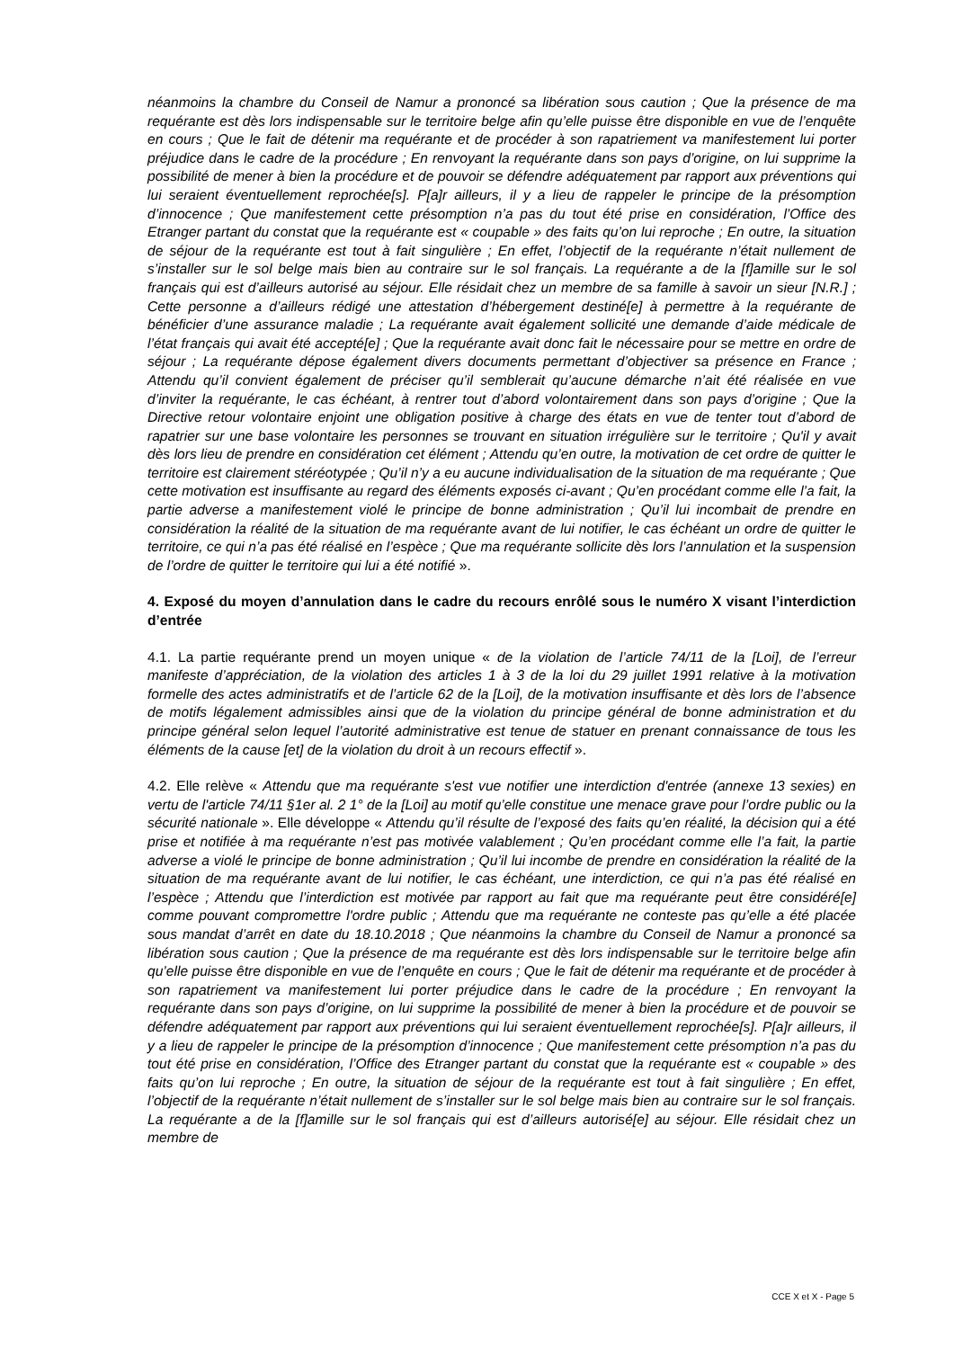néanmoins la chambre du Conseil de Namur a prononcé sa libération sous caution ; Que la présence de ma requérante est dès lors indispensable sur le territoire belge afin qu’elle puisse être disponible en vue de l’enquête en cours ; Que le fait de détenir ma requérante et de procéder à son rapatriement va manifestement lui porter préjudice dans le cadre de la procédure ; En renvoyant la requérante dans son pays d’origine, on lui supprime la possibilité de mener à bien la procédure et de pouvoir se défendre adéquatement par rapport aux préventions qui lui seraient éventuellement reprochée[s]. P[a]r ailleurs, il y a lieu de rappeler le principe de la présomption d’innocence ; Que manifestement cette présomption n’a pas du tout été prise en considération, l’Office des Etranger partant du constat que la requérante est « coupable » des faits qu’on lui reproche ; En outre, la situation de séjour de la requérante est tout à fait singulière ; En effet, l’objectif de la requérante n’était nullement de s’installer sur le sol belge mais bien au contraire sur le sol français. La requérante a de la [f]amille sur le sol français qui est d’ailleurs autorisé au séjour. Elle résidait chez un membre de sa famille à savoir un sieur [N.R.] ; Cette personne a d’ailleurs rédigé une attestation d’hébergement destiné[e] à permettre à la requérante de bénéficier d’une assurance maladie ; La requérante avait également sollicité une demande d’aide médicale de l’état français qui avait été accepté[e] ; Que la requérante avait donc fait le nécessaire pour se mettre en ordre de séjour ; La requérante dépose également divers documents permettant d’objectiver sa présence en France ; Attendu qu’il convient également de préciser qu’il semblerait qu’aucune démarche n’ait été réalisée en vue d’inviter la requérante, le cas échéant, à rentrer tout d’abord volontairement dans son pays d’origine ; Que la Directive retour volontaire enjoint une obligation positive à charge des états en vue de tenter tout d’abord de rapatrier sur une base volontaire les personnes se trouvant en situation irrégulière sur le territoire ; Qu'il y avait dès lors lieu de prendre en considération cet élément ; Attendu qu’en outre, la motivation de cet ordre de quitter le territoire est clairement stéréotypée ; Qu’il n’y a eu aucune individualisation de la situation de ma requérante ; Que cette motivation est insuffisante au regard des éléments exposés ci-avant ; Qu’en procédant comme elle l’a fait, la partie adverse a manifestement violé le principe de bonne administration ; Qu’il lui incombait de prendre en considération la réalité de la situation de ma requérante avant de lui notifier, le cas échéant un ordre de quitter le territoire, ce qui n’a pas été réalisé en l’espèce ; Que ma requérante sollicite dès lors l’annulation et la suspension de l’ordre de quitter le territoire qui lui a été notifié ».
4. Exposé du moyen d’annulation dans le cadre du recours enrôlé sous le numéro X visant l’interdiction d’entrée
4.1. La partie requérante prend un moyen unique « de la violation de l’article 74/11 de la [Loi], de l’erreur manifeste d’appréciation, de la violation des articles 1 à 3 de la loi du 29 juillet 1991 relative à la motivation formelle des actes administratifs et de l’article 62 de la [Loi], de la motivation insuffisante et dès lors de l’absence de motifs légalement admissibles ainsi que de la violation du principe général de bonne administration et du principe général selon lequel l’autorité administrative est tenue de statuer en prenant connaissance de tous les éléments de la cause [et] de la violation du droit à un recours effectif ».
4.2. Elle relève « Attendu que ma requérante s'est vue notifier une interdiction d'entrée (annexe 13 sexies) en vertu de l'article 74/11 §1er al. 2 1° de la [Loi] au motif qu’elle constitue une menace grave pour l’ordre public ou la sécurité nationale ». Elle développe « Attendu qu’il résulte de l’exposé des faits qu’en réalité, la décision qui a été prise et notifiée à ma requérante n’est pas motivée valablement ; Qu’en procédant comme elle l’a fait, la partie adverse a violé le principe de bonne administration ; Qu’il lui incombe de prendre en considération la réalité de la situation de ma requérante avant de lui notifier, le cas échéant, une interdiction, ce qui n’a pas été réalisé en l’espèce ; Attendu que l’interdiction est motivée par rapport au fait que ma requérante peut être considéré[e] comme pouvant compromettre l'ordre public ; Attendu que ma requérante ne conteste pas qu’elle a été placée sous mandat d’arrêt en date du 18.10.2018 ; Que néanmoins la chambre du Conseil de Namur a prononcé sa libération sous caution ; Que la présence de ma requérante est dès lors indispensable sur le territoire belge afin qu’elle puisse être disponible en vue de l’enquête en cours ; Que le fait de détenir ma requérante et de procéder à son rapatriement va manifestement lui porter préjudice dans le cadre de la procédure ; En renvoyant la requérante dans son pays d’origine, on lui supprime la possibilité de mener à bien la procédure et de pouvoir se défendre adéquatement par rapport aux préventions qui lui seraient éventuellement reprochée[s]. P[a]r ailleurs, il y a lieu de rappeler le principe de la présomption d’innocence ; Que manifestement cette présomption n’a pas du tout été prise en considération, l’Office des Etranger partant du constat que la requérante est « coupable » des faits qu’on lui reproche ; En outre, la situation de séjour de la requérante est tout à fait singulière ; En effet, l’objectif de la requérante n’était nullement de s’installer sur le sol belge mais bien au contraire sur le sol français. La requérante a de la [f]amille sur le sol français qui est d’ailleurs autorisé[e] au séjour. Elle résidait chez un membre de
CCE X et X - Page 5